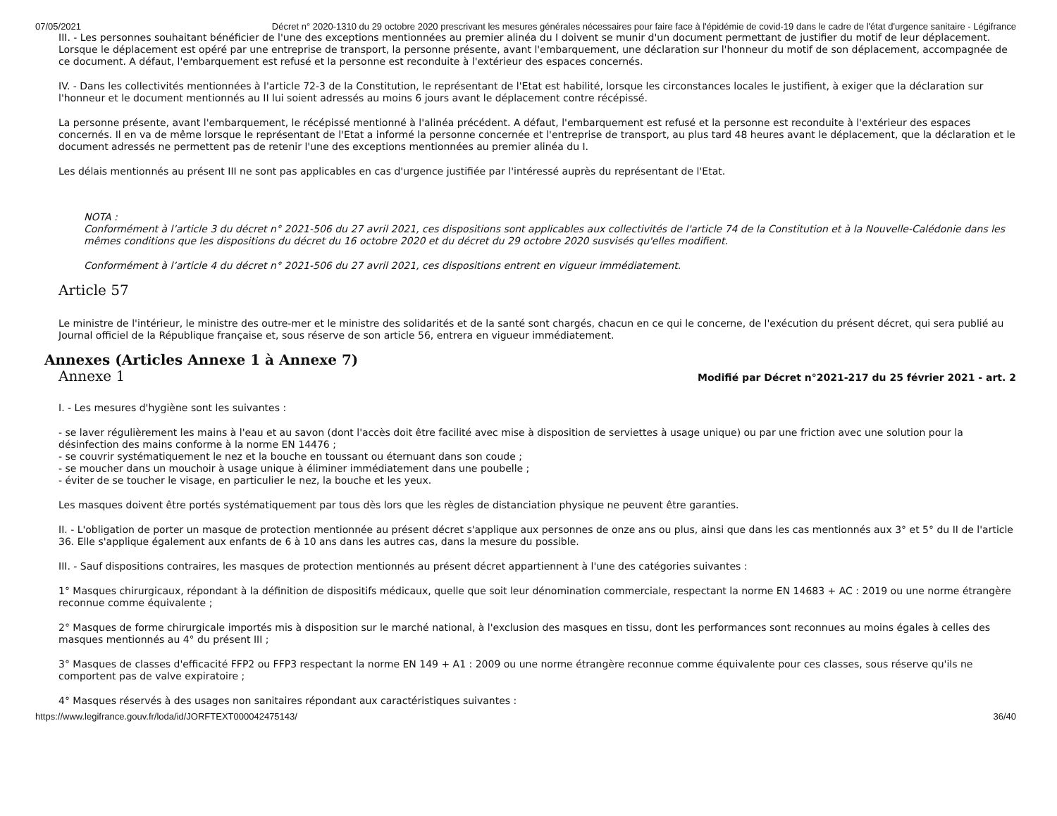07/05/2021 Décret n° 2020-1310 du 29 octobre 2020 prescrivant les mesures générales nécessaires pour faire face à l'épidémie de covid-19 dans le cadre de l'état d'urgence sanitaire - Légifrance
III. - Les personnes souhaitant bénéficier de l'une des exceptions mentionnées au premier alinéa du I doivent se munir d'un document permettant de justifier du motif de leur déplacement. Lorsque le déplacement est opéré par une entreprise de transport, la personne présente, avant l'embarquement, une déclaration sur l'honneur du motif de son déplacement, accompagnée de ce document. A défaut, l'embarquement est refusé et la personne est reconduite à l'extérieur des espaces concernés.
IV. - Dans les collectivités mentionnées à l'article 72-3 de la Constitution, le représentant de l'Etat est habilité, lorsque les circonstances locales le justifient, à exiger que la déclaration sur l'honneur et le document mentionnés au II lui soient adressés au moins 6 jours avant le déplacement contre récépissé.
La personne présente, avant l'embarquement, le récépissé mentionné à l'alinéa précédent. A défaut, l'embarquement est refusé et la personne est reconduite à l'extérieur des espaces concernés. Il en va de même lorsque le représentant de l'Etat a informé la personne concernée et l'entreprise de transport, au plus tard 48 heures avant le déplacement, que la déclaration et le document adressés ne permettent pas de retenir l'une des exceptions mentionnées au premier alinéa du I.
Les délais mentionnés au présent III ne sont pas applicables en cas d'urgence justifiée par l'intéressé auprès du représentant de l'Etat.
NOTA :
Conformément à l’article 3 du décret n° 2021-506 du 27 avril 2021, ces dispositions sont applicables aux collectivités de l'article 74 de la Constitution et à la Nouvelle-Calédonie dans les mêmes conditions que les dispositions du décret du 16 octobre 2020 et du décret du 29 octobre 2020 susvisés qu'elles modifient.
Conformément à l’article 4 du décret n° 2021-506 du 27 avril 2021, ces dispositions entrent en vigueur immédiatement.
Article 57
Le ministre de l'intérieur, le ministre des outre-mer et le ministre des solidarités et de la santé sont chargés, chacun en ce qui le concerne, de l'exécution du présent décret, qui sera publié au Journal officiel de la République française et, sous réserve de son article 56, entrera en vigueur immédiatement.
Annexes (Articles Annexe 1 à Annexe 7)
Annexe 1
Modifié par Décret n°2021-217 du 25 février 2021 - art. 2
I. - Les mesures d'hygiène sont les suivantes :
- se laver régulièrement les mains à l'eau et au savon (dont l'accès doit être facilité avec mise à disposition de serviettes à usage unique) ou par une friction avec une solution pour la désinfection des mains conforme à la norme EN 14476 ;
- se couvrir systématiquement le nez et la bouche en toussant ou éternuant dans son coude ;
- se moucher dans un mouchoir à usage unique à éliminer immédiatement dans une poubelle ;
- éviter de se toucher le visage, en particulier le nez, la bouche et les yeux.
Les masques doivent être portés systématiquement par tous dès lors que les règles de distanciation physique ne peuvent être garanties.
II. - L'obligation de porter un masque de protection mentionnée au présent décret s'applique aux personnes de onze ans ou plus, ainsi que dans les cas mentionnés aux 3° et 5° du II de l'article 36. Elle s'applique également aux enfants de 6 à 10 ans dans les autres cas, dans la mesure du possible.
III. - Sauf dispositions contraires, les masques de protection mentionnés au présent décret appartiennent à l'une des catégories suivantes :
1° Masques chirurgicaux, répondant à la définition de dispositifs médicaux, quelle que soit leur dénomination commerciale, respectant la norme EN 14683 + AC : 2019 ou une norme étrangère reconnue comme équivalente ;
2° Masques de forme chirurgicale importés mis à disposition sur le marché national, à l'exclusion des masques en tissu, dont les performances sont reconnues au moins égales à celles des masques mentionnés au 4° du présent III ;
3° Masques de classes d'efficacité FFP2 ou FFP3 respectant la norme EN 149 + A1 : 2009 ou une norme étrangère reconnue comme équivalente pour ces classes, sous réserve qu'ils ne comportent pas de valve expiratoire ;
4° Masques réservés à des usages non sanitaires répondant aux caractéristiques suivantes :
https://www.legifrance.gouv.fr/loda/id/JORFTEXT000042475143/ 36/40